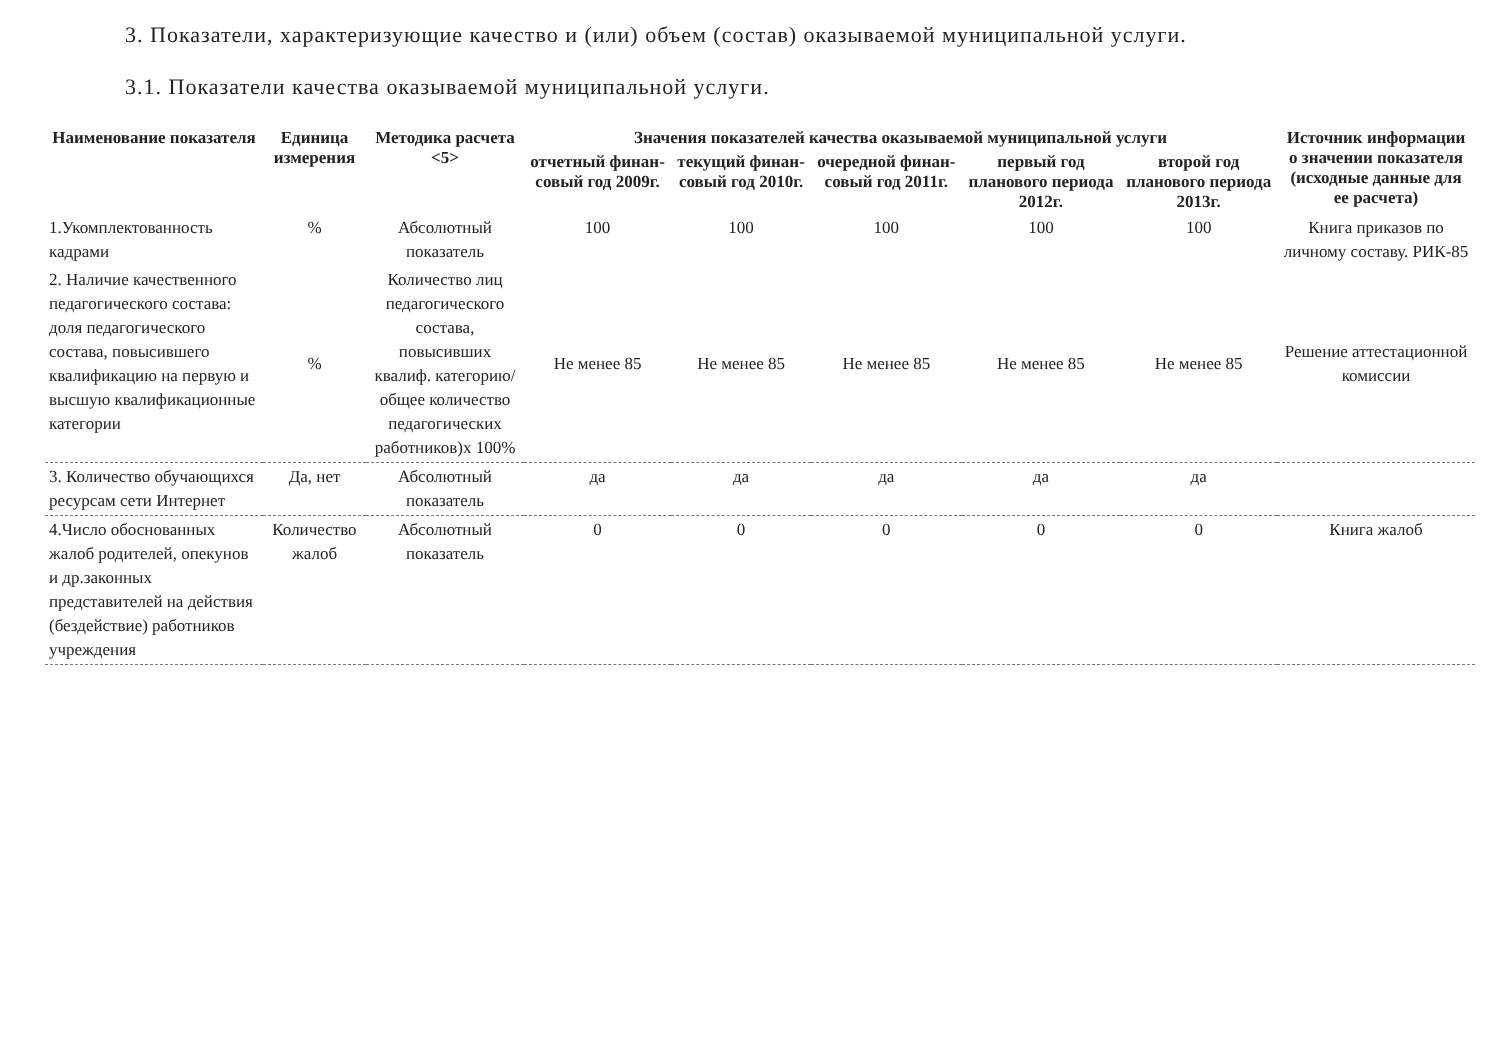3. Показатели, характеризующие качество и (или) объем (состав) оказываемой муниципальной услуги.
3.1. Показатели качества оказываемой муниципальной услуги.
| Наименование показателя | Единица измерения | Методика расчета <5> | Значения показателей качества оказываемой муниципальной услуги | | | | | Источник информации о значении показателя (исходные данные для ее расчета) |
| --- | --- | --- | --- | --- | --- | --- | --- | --- |
| | | | отчетный финан-совый год 2009г. | текущий финан-совый год 2010г. | очередной финан-совый год 2011г. | первый год планового периода 2012г. | второй год планового периода 2013г. | |
| 1.Укомплектованность кадрами | % | Абсолютный показатель | 100 | 100 | 100 | 100 | 100 | Книга приказов по личному составу. РИК-85 |
| 2. Наличие качественного педагогического состава: доля педагогического состава, повысившего квалификацию на первую и высшую квалификационные категории | % | Количество лиц педагогического состава, повысивших квалиф. категорию/ общее количество педагогических работников)х 100% | Не менее 85 | Не менее 85 | Не менее 85 | Не менее 85 | Не менее 85 | Решение аттестационной комиссии |
| 3. Количество обучающихся ресурсам сети Интернет | Да, нет | Абсолютный показатель | да | да | да | да | да | |
| 4.Число обоснованных жалоб родителей, опекунов и др.законных представителей на действия (бездействие) работников учреждения | Количество жалоб | Абсолютный показатель | 0 | 0 | 0 | 0 | 0 | Книга жалоб |